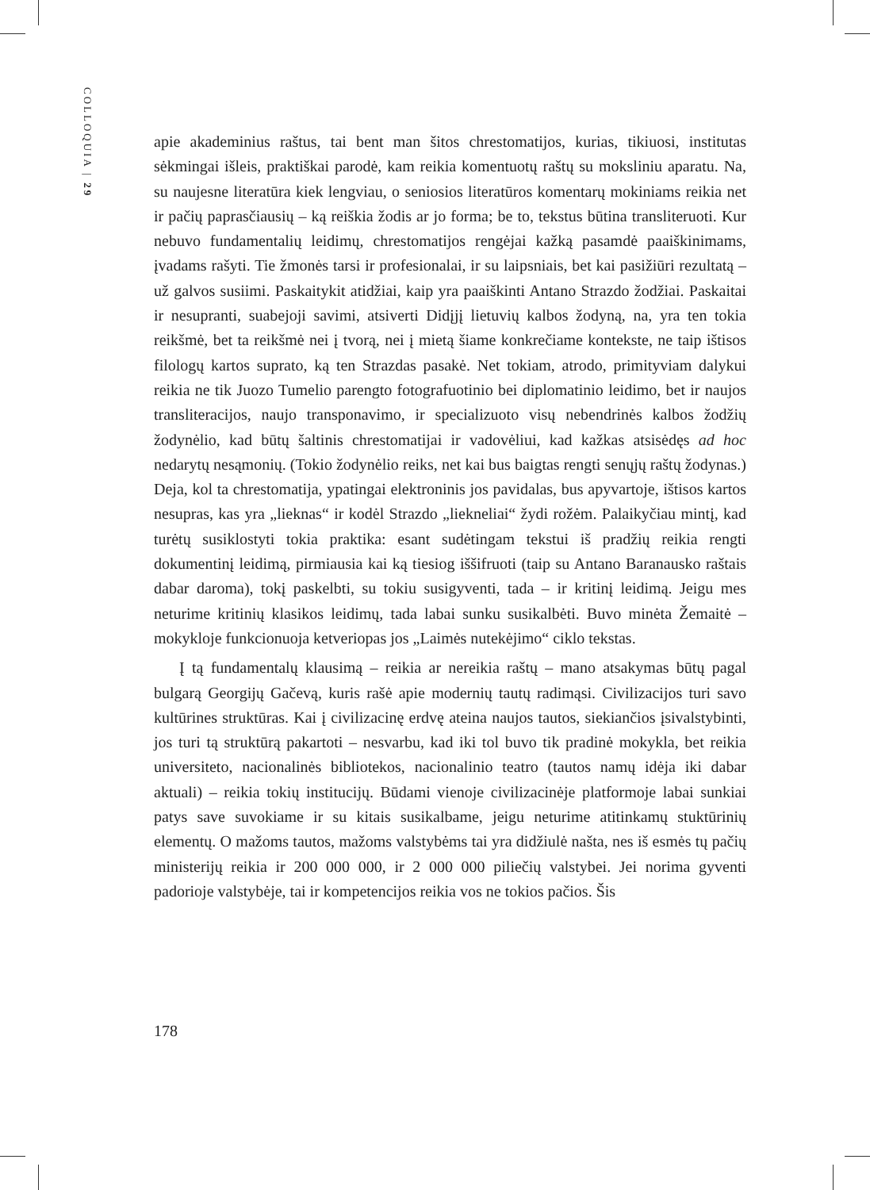COLLOQUIA | 29
apie akademinius raštus, tai bent man šitos chrestomatijos, kurias, tikiuosi, institutas sėkmingai išleis, praktiškai parodė, kam reikia komentuotų raštų su moksliniu aparatu. Na, su naujesne literatūra kiek lengviau, o seniosios literatūros komentarų mokiniams reikia net ir pačių paprasčiausių – ką reiškia žodis ar jo forma; be to, tekstus būtina transliteruoti. Kur nebuvo fundamentalių leidimų, chrestomatijos rengėjai kažką pasamdė paaiškinimams, įvadams rašyti. Tie žmonės tarsi ir profesionalai, ir su laipsniais, bet kai pasižiūri rezultatą – už galvos susiimi. Paskaitykit atidžiai, kaip yra paaiškinti Antano Strazdo žodžiai. Paskaitai ir nesupranti, suabejoji savimi, atsiverti Didįjį lietuvių kalbos žodyną, na, yra ten tokia reikšmė, bet ta reikšmė nei į tvorą, nei į mietą šiame konkrečiame kontekste, ne taip ištisos filologų kartos suprato, ką ten Strazdas pasakė. Net tokiam, atrodo, primityviam dalykui reikia ne tik Juozo Tumelio parengto fotografuotinio bei diplomatinio leidimo, bet ir naujos transliteracijos, naujo transponavimo, ir specializuoto visų nebendrinės kalbos žodžių žodynėlio, kad būtų šaltinis chrestomatijai ir vadovėliui, kad kažkas atsisėdęs ad hoc nedarytų nesąmonių. (Tokio žodynėlio reiks, net kai bus baigtas rengti senųjų raštų žodynas.) Deja, kol ta chrestomatija, ypatingai elektroninis jos pavidalas, bus apyvartoje, ištisos kartos nesupras, kas yra „lieknas“ ir kodėl Strazdo „liekneliai“ žydi rožėm. Palaikyčiau mintį, kad turėtų susiklostyti tokia praktika: esant sudėtingam tekstui iš pradžių reikia rengti dokumentinį leidimą, pirmiausia kai ką tiesiog iššifruoti (taip su Antano Baranausko raštais dabar daroma), tokį paskelbti, su tokiu susigyventi, tada – ir kritinį leidimą. Jeigu mes neturime kritinių klasikos leidimų, tada labai sunku susikalbėti. Buvo minėta Žemaitė – mokykloje funkcionuoja ketveriopas jos „Laimės nutekėjimo“ ciklo tekstas.
Į tą fundamentalų klausimą – reikia ar nereikia raštų – mano atsakymas būtų pagal bulgarą Georgijų Gačevą, kuris rašė apie modernių tautų radimąsi. Civilizacijos turi savo kultūrines struktūras. Kai į civilizacinę erdvę ateina naujos tautos, siekiančios įsivalstybinti, jos turi tą struktūrą pakartoti – nesvarbu, kad iki tol buvo tik pradinė mokykla, bet reikia universiteto, nacionalinės bibliotekos, nacionalinio teatro (tautos namų idėja iki dabar aktuali) – reikia tokių institucijų. Būdami vienoje civilizacinėje platformoje labai sunkiai patys save suvokiame ir su kitais susikalbame, jeigu neturime atitinkamų stuktūrinių elementų. O mažoms tautos, mažoms valstybėms tai yra didžiulė našta, nes iš esmės tų pačių ministerijų reikia ir 200 000 000, ir 2 000 000 piliečių valstybei. Jei norima gyventi padorioje valstybėje, tai ir kompetencijos reikia vos ne tokios pačios. Šis
178